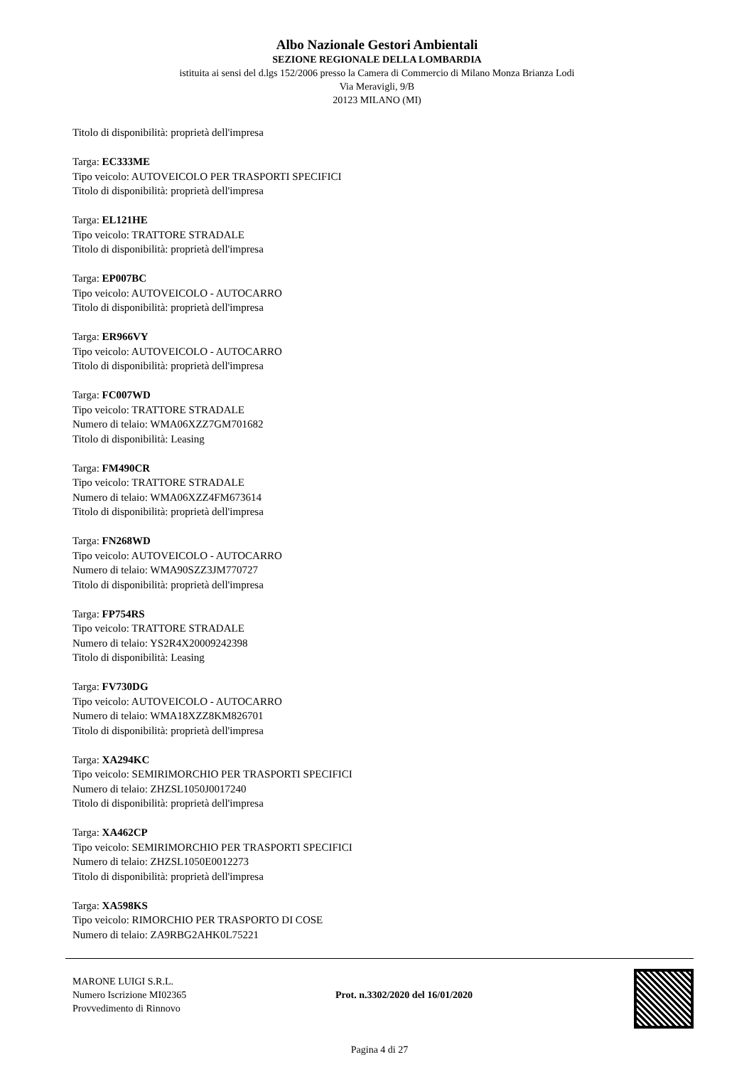Albo Nazionale Gestori Ambientali
SEZIONE REGIONALE DELLA LOMBARDIA
istituita ai sensi del d.lgs 152/2006 presso la Camera di Commercio di Milano Monza Brianza Lodi
Via Meravigli, 9/B
20123 MILANO (MI)
Titolo di disponibilità: proprietà dell'impresa
Targa: EC333ME
Tipo veicolo: AUTOVEICOLO PER TRASPORTI SPECIFICI
Titolo di disponibilità: proprietà dell'impresa
Targa: EL121HE
Tipo veicolo: TRATTORE STRADALE
Titolo di disponibilità: proprietà dell'impresa
Targa: EP007BC
Tipo veicolo: AUTOVEICOLO - AUTOCARRO
Titolo di disponibilità: proprietà dell'impresa
Targa: ER966VY
Tipo veicolo: AUTOVEICOLO - AUTOCARRO
Titolo di disponibilità: proprietà dell'impresa
Targa: FC007WD
Tipo veicolo: TRATTORE STRADALE
Numero di telaio: WMA06XZZ7GM701682
Titolo di disponibilità: Leasing
Targa: FM490CR
Tipo veicolo: TRATTORE STRADALE
Numero di telaio: WMA06XZZ4FM673614
Titolo di disponibilità: proprietà dell'impresa
Targa: FN268WD
Tipo veicolo: AUTOVEICOLO - AUTOCARRO
Numero di telaio: WMA90SZZ3JM770727
Titolo di disponibilità: proprietà dell'impresa
Targa: FP754RS
Tipo veicolo: TRATTORE STRADALE
Numero di telaio: YS2R4X20009242398
Titolo di disponibilità: Leasing
Targa: FV730DG
Tipo veicolo: AUTOVEICOLO - AUTOCARRO
Numero di telaio: WMA18XZZ8KM826701
Titolo di disponibilità: proprietà dell'impresa
Targa: XA294KC
Tipo veicolo: SEMIRIMORCHIO PER TRASPORTI SPECIFICI
Numero di telaio: ZHZSL1050J0017240
Titolo di disponibilità: proprietà dell'impresa
Targa: XA462CP
Tipo veicolo: SEMIRIMORCHIO PER TRASPORTI SPECIFICI
Numero di telaio: ZHZSL1050E0012273
Titolo di disponibilità: proprietà dell'impresa
Targa: XA598KS
Tipo veicolo: RIMORCHIO PER TRASPORTO DI COSE
Numero di telaio: ZA9RBG2AHK0L75221
MARONE LUIGI S.R.L.
Numero Iscrizione MI02365
Provvedimento di Rinnovo
Prot. n.3302/2020 del 16/01/2020
Pagina 4 di 27